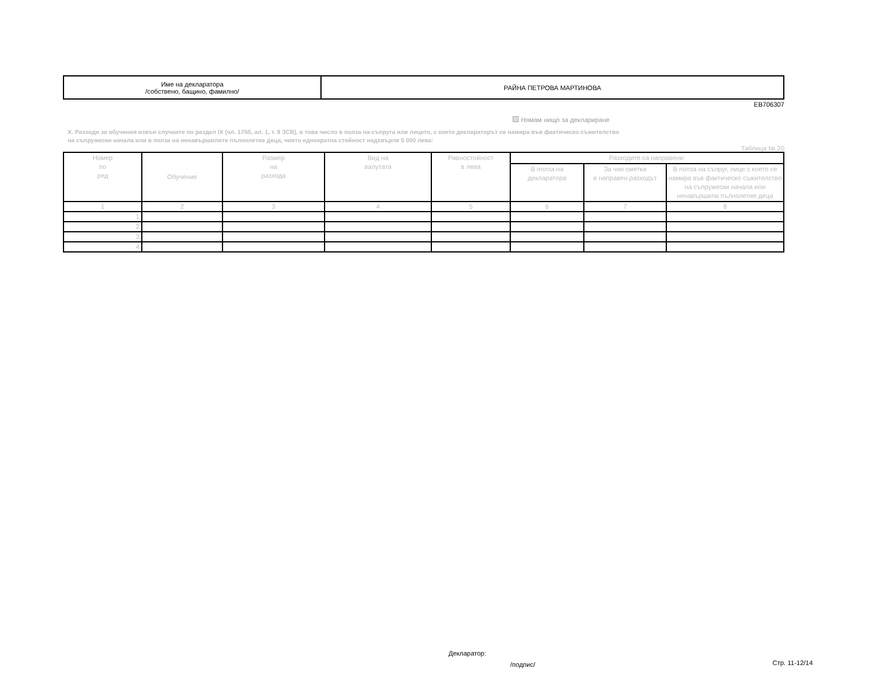| Име на декларатора /собствено, бащино, фамилно/ | РАЙНА ПЕТРОВА МАРТИНОВА |
EB706307
Нямам нищо за деклариране
X. Разходи за обучения извън случаите по раздел IX (чл. 175б, ал. 1, т. 9 ЗСВ), в това число в полза на съпруга или лицето, с което деклараторът се намира във фактическо съжителство
на съпружески начала или в полза на ненавършилите пълнолетие деца, чиято еднократна стойност надхвърля 5 000 лева:
Таблица № 20
| Номер по ред | Обучение | Размер на разхода | Вид на валутата | Равностойност в лева | Разходите са направени: | | |
| --- | --- | --- | --- | --- | --- | --- | --- |
| | | | | | В полза на декларатора | За чия сметка е направен разходът | В полза на съпруг, лице с което се намира във фактическо съжителство на съпружески начала или ненавършили пълнолетие деца |
| 1 | 2 | 3 | 4 | 5 | 6 | 7 | 8 |
| 1. | | | | | | | |
| 2. | | | | | | | |
| 3. | | | | | | | |
| 4. | | | | | | | |
Декларатор:
/подпис/ Стр. 11-12/14